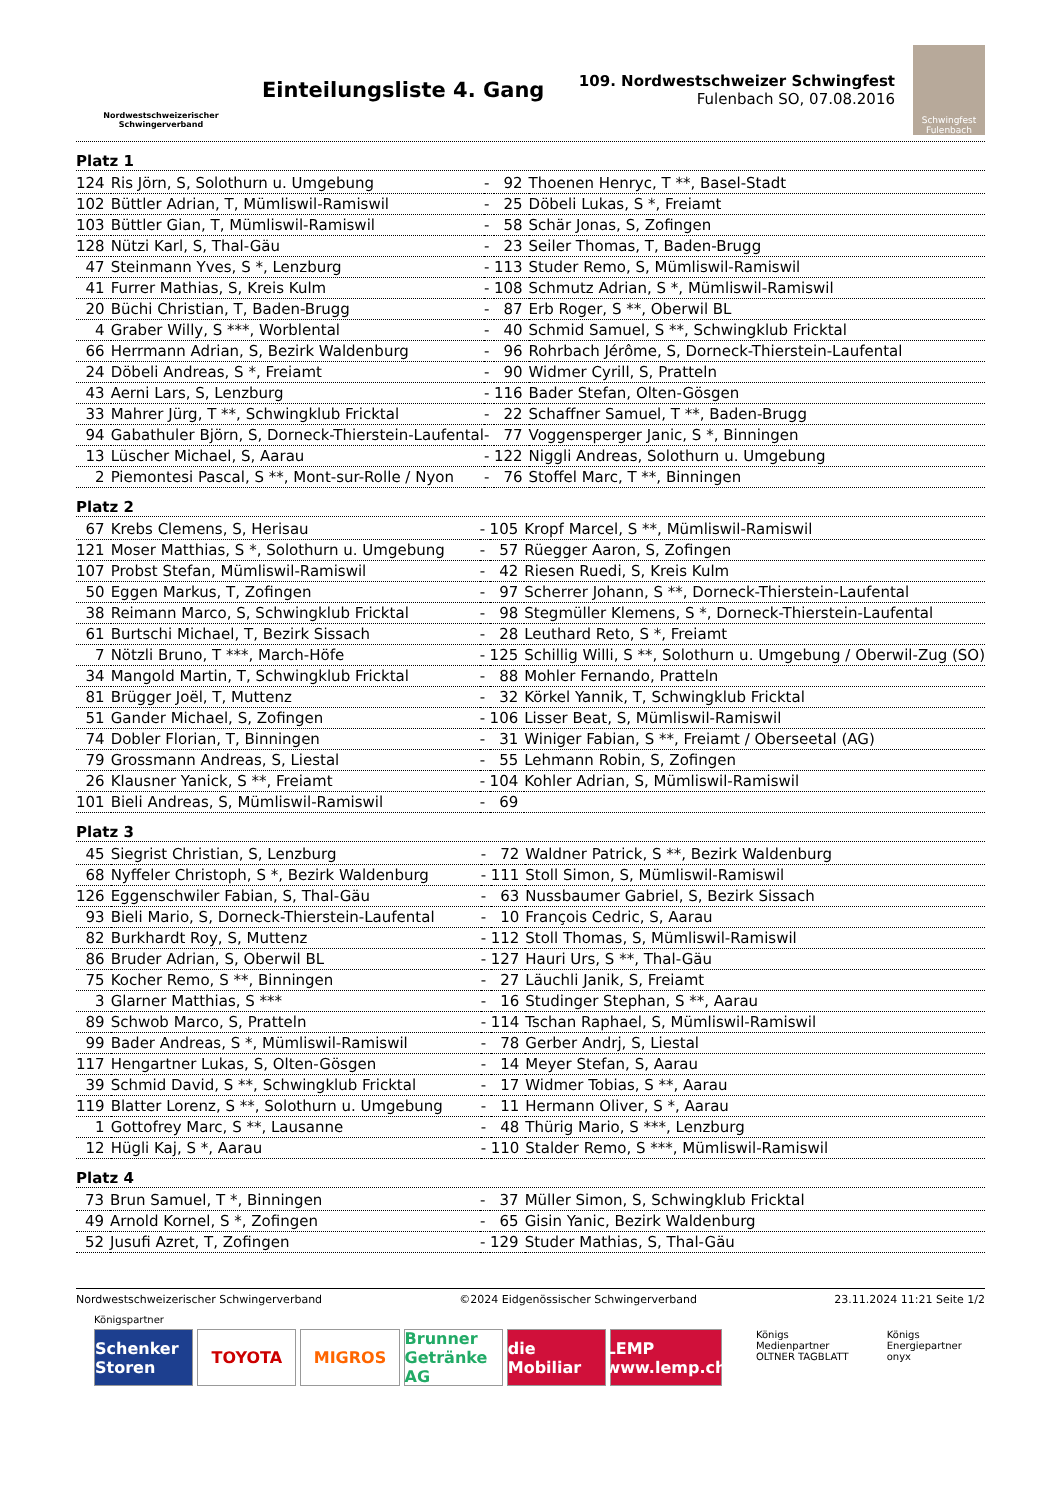Nordwestschweizerischer Schwingerverband
Einteilungsliste 4. Gang
109. Nordwestschweizer Schwingfest
Fulenbach SO, 07.08.2016
Schwingfest
Fulenbach
Platz 1
| 124 | Ris Jörn, S, Solothurn u. Umgebung | - | 92 | Thoenen Henryc, T **, Basel-Stadt |
| 102 | Büttler Adrian, T, Mümliswil-Ramiswil | - | 25 | Döbeli Lukas, S *, Freiamt |
| 103 | Büttler Gian, T, Mümliswil-Ramiswil | - | 58 | Schär Jonas, S, Zofingen |
| 128 | Nützi Karl, S, Thal-Gäu | - | 23 | Seiler Thomas, T, Baden-Brugg |
| 47 | Steinmann Yves, S *, Lenzburg | - | 113 | Studer Remo, S, Mümliswil-Ramiswil |
| 41 | Furrer Mathias, S, Kreis Kulm | - | 108 | Schmutz Adrian, S *, Mümliswil-Ramiswil |
| 20 | Büchi Christian, T, Baden-Brugg | - | 87 | Erb Roger, S **, Oberwil BL |
| 4 | Graber Willy, S ***, Worblental | - | 40 | Schmid Samuel, S **, Schwingklub Fricktal |
| 66 | Herrmann Adrian, S, Bezirk Waldenburg | - | 96 | Rohrbach Jérôme, S, Dorneck-Thierstein-Laufental |
| 24 | Döbeli Andreas, S *, Freiamt | - | 90 | Widmer Cyrill, S, Pratteln |
| 43 | Aerni Lars, S, Lenzburg | - | 116 | Bader Stefan, Olten-Gösgen |
| 33 | Mahrer Jürg, T **, Schwingklub Fricktal | - | 22 | Schaffner Samuel, T **, Baden-Brugg |
| 94 | Gabathuler Björn, S, Dorneck-Thierstein-Laufental | - | 77 | Voggensperger Janic, S *, Binningen |
| 13 | Lüscher Michael, S, Aarau | - | 122 | Niggli Andreas, Solothurn u. Umgebung |
| 2 | Piemontesi Pascal, S **, Mont-sur-Rolle / Nyon | - | 76 | Stoffel Marc, T **, Binningen |
Platz 2
| 67 | Krebs Clemens, S, Herisau | - | 105 | Kropf Marcel, S **, Mümliswil-Ramiswil |
| 121 | Moser Matthias, S *, Solothurn u. Umgebung | - | 57 | Rüegger Aaron, S, Zofingen |
| 107 | Probst Stefan, Mümliswil-Ramiswil | - | 42 | Riesen Ruedi, S, Kreis Kulm |
| 50 | Eggen Markus, T, Zofingen | - | 97 | Scherrer Johann, S **, Dorneck-Thierstein-Laufental |
| 38 | Reimann Marco, S, Schwingklub Fricktal | - | 98 | Stegmüller Klemens, S *, Dorneck-Thierstein-Laufental |
| 61 | Burtschi Michael, T, Bezirk Sissach | - | 28 | Leuthard Reto, S *, Freiamt |
| 7 | Nötzli Bruno, T ***, March-Höfe | - | 125 | Schillig Willi, S **, Solothurn u. Umgebung / Oberwil-Zug (SO) |
| 34 | Mangold Martin, T, Schwingklub Fricktal | - | 88 | Mohler Fernando, Pratteln |
| 81 | Brügger Joël, T, Muttenz | - | 32 | Körkel Yannik, T, Schwingklub Fricktal |
| 51 | Gander Michael, S, Zofingen | - | 106 | Lisser Beat, S, Mümliswil-Ramiswil |
| 74 | Dobler Florian, T, Binningen | - | 31 | Winiger Fabian, S **, Freiamt / Oberseetal (AG) |
| 79 | Grossmann Andreas, S, Liestal | - | 55 | Lehmann Robin, S, Zofingen |
| 26 | Klausner Yanick, S **, Freiamt | - | 104 | Kohler Adrian, S, Mümliswil-Ramiswil |
| 101 | Bieli Andreas, S, Mümliswil-Ramiswil | - | 69 | |
Platz 3
| 45 | Siegrist Christian, S, Lenzburg | - | 72 | Waldner Patrick, S **, Bezirk Waldenburg |
| 68 | Nyffeler Christoph, S *, Bezirk Waldenburg | - | 111 | Stoll Simon, S, Mümliswil-Ramiswil |
| 126 | Eggenschwiler Fabian, S, Thal-Gäu | - | 63 | Nussbaumer Gabriel, S, Bezirk Sissach |
| 93 | Bieli Mario, S, Dorneck-Thierstein-Laufental | - | 10 | François Cedric, S, Aarau |
| 82 | Burkhardt Roy, S, Muttenz | - | 112 | Stoll Thomas, S, Mümliswil-Ramiswil |
| 86 | Bruder Adrian, S, Oberwil BL | - | 127 | Hauri Urs, S **, Thal-Gäu |
| 75 | Kocher Remo, S **, Binningen | - | 27 | Läuchli Janik, S, Freiamt |
| 3 | Glarner Matthias, S *** | - | 16 | Studinger Stephan, S **, Aarau |
| 89 | Schwob Marco, S, Pratteln | - | 114 | Tschan Raphael, S, Mümliswil-Ramiswil |
| 99 | Bader Andreas, S *, Mümliswil-Ramiswil | - | 78 | Gerber Andrj, S, Liestal |
| 117 | Hengartner Lukas, S, Olten-Gösgen | - | 14 | Meyer Stefan, S, Aarau |
| 39 | Schmid David, S **, Schwingklub Fricktal | - | 17 | Widmer Tobias, S **, Aarau |
| 119 | Blatter Lorenz, S **, Solothurn u. Umgebung | - | 11 | Hermann Oliver, S *, Aarau |
| 1 | Gottofrey Marc, S **, Lausanne | - | 48 | Thürig Mario, S ***, Lenzburg |
| 12 | Hügli Kaj, S *, Aarau | - | 110 | Stalder Remo, S ***, Mümliswil-Ramiswil |
Platz 4
| 73 | Brun Samuel, T *, Binningen | - | 37 | Müller Simon, S, Schwingklub Fricktal |
| 49 | Arnold Kornel, S *, Zofingen | - | 65 | Gisin Yanic, Bezirk Waldenburg |
| 52 | Jusufi Azret, T, Zofingen | - | 129 | Studer Mathias, S, Thal-Gäu |
Nordwestschweizerischer Schwingerverband ©2024 Eidgenössischer Schwingerverband 23.11.2024 11:21 Seite 1/2
Königspartner
Schenker Storen
TOYOTA MIGROS Brunner Getränke AG
die Mobiliar
LEMP www.lemp.ch
Königs Medienpartner
OLTNER TAGBLATT Königs Energiepartner
onyx